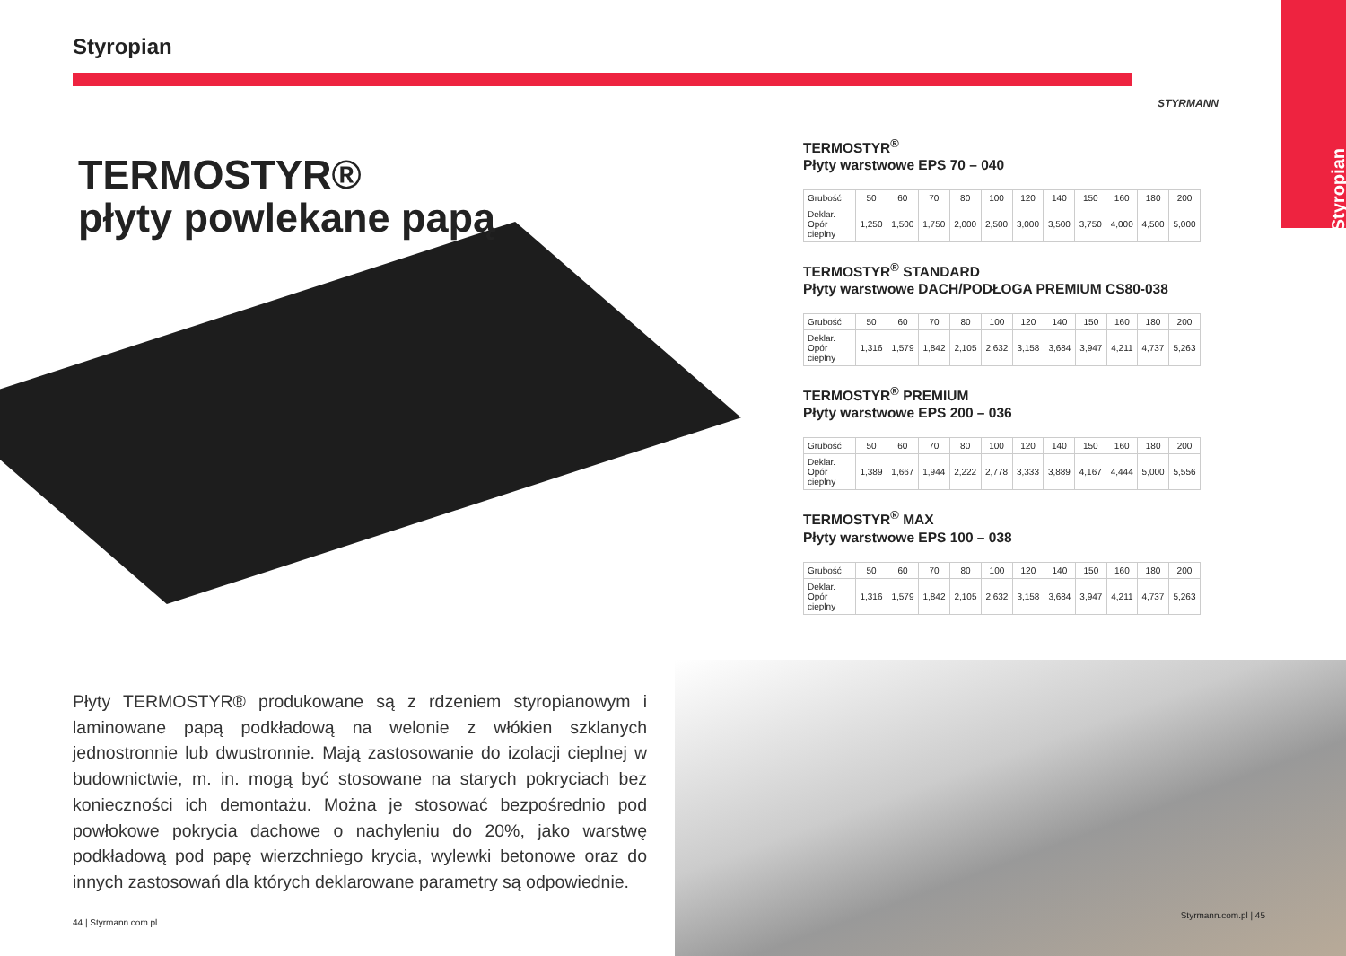Styropian
TERMOSTYR®
płyty powlekane papą
Płyty TERMOSTYR® produkowane są z rdzeniem styropianowym i laminowane papą podkładową na welonie z włókien szklanych jednostronnie lub dwustronnie. Mają zastosowanie do izolacji cieplnej w budownictwie, m. in. mogą być stosowane na starych pokryciach bez konieczności ich demontażu. Można je stosować bezpośrednio pod powłokowe pokrycia dachowe o nachyleniu do 20%, jako warstwę podkładową pod papę wierzchniego krycia, wylewki betonowe oraz do innych zastosowań dla których deklarowane parametry są odpowiednie.
44 | Styrmann.com.pl
STYRMANN
Styropian
TERMOSTYR<sup>®</sup>
Płyty warstwowe EPS 70 – 040
| Grubość | 50 | 60 | 70 | 80 | 100 | 120 | 140 | 150 | 160 | 180 | 200 |
| --- | --- | --- | --- | --- | --- | --- | --- | --- | --- | --- | --- |
| Deklar. Opór cieplny | 1,250 | 1,500 | 1,750 | 2,000 | 2,500 | 3,000 | 3,500 | 3,750 | 4,000 | 4,500 | 5,000 |
TERMOSTYR<sup>®</sup> STANDARD
Płyty warstwowe DACH/PODŁOGA PREMIUM CS80-038
| Grubość | 50 | 60 | 70 | 80 | 100 | 120 | 140 | 150 | 160 | 180 | 200 |
| --- | --- | --- | --- | --- | --- | --- | --- | --- | --- | --- | --- |
| Deklar. Opór cieplny | 1,316 | 1,579 | 1,842 | 2,105 | 2,632 | 3,158 | 3,684 | 3,947 | 4,211 | 4,737 | 5,263 |
TERMOSTYR<sup>®</sup> PREMIUM
Płyty warstwowe EPS 200 – 036
| Grubość | 50 | 60 | 70 | 80 | 100 | 120 | 140 | 150 | 160 | 180 | 200 |
| --- | --- | --- | --- | --- | --- | --- | --- | --- | --- | --- | --- |
| Deklar. Opór cieplny | 1,389 | 1,667 | 1,944 | 2,222 | 2,778 | 3,333 | 3,889 | 4,167 | 4,444 | 5,000 | 5,556 |
TERMOSTYR<sup>®</sup> MAX
Płyty warstwowe EPS 100 – 038
| Grubość | 50 | 60 | 70 | 80 | 100 | 120 | 140 | 150 | 160 | 180 | 200 |
| --- | --- | --- | --- | --- | --- | --- | --- | --- | --- | --- | --- |
| Deklar. Opór cieplny | 1,316 | 1,579 | 1,842 | 2,105 | 2,632 | 3,158 | 3,684 | 3,947 | 4,211 | 4,737 | 5,263 |
Styrmann.com.pl | 45